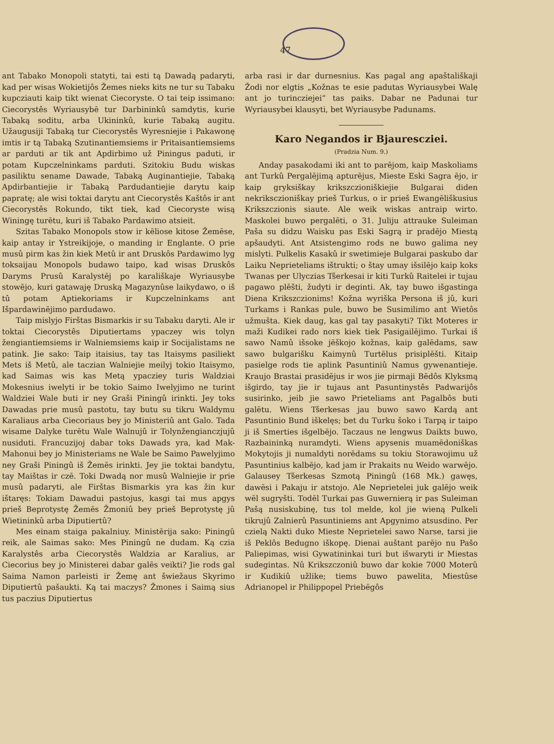47
ant Tabako Monopoli statyti, tai esti tą Dawadą padaryti, kad per wisas Wokietijôs Žemes nieks kits ne tur su Tabaku kupcziauti kaip tikt wienat Ciecoryste. O tai teip issimano: Ciecorystês Wyriausybē tur Darbininkû samdytis, kurie Tabaką soditu, arba Ukininkû, kurie Tabaką augitu. Užaugusiji Tabaką tur Ciecorystês Wyresniejie i Pakawonę imtis ir tą Tabaką Szutinantiemsiems ir Pritaisantiemsiems ar parduti ar tik ant Apdirbimo už Piningus paduti, ir potam Kupczelninkams parduti. Szitokiu Budu wiskas pasiliktu sename Dawade, Tabaką Auginantiejie, Tabaką Apdirbantiejie ir Tabaką Pardudantiejie darytu kaip papratę; ale wisi toktai darytu ant Ciecorystês Kaštôs ir ant Ciecorystês Rokundo, tikt tiek, kad Ciecoryste wisą Winingę turētu, kuri iš Tabako Pardawimo atsieit.
Szitas Tabako Monopols stow ir kēliose kitose Žemēse, kaip antay ir Ystreikijoje, o manding ir Englante. O prie musû pirm kas žin kiek Metû ir ant Druskôs Pardawimo lyg toksaijau Monopols budawo taipo, kad wisas Druskôs Daryms Prusû Karalystēj po karališkaje Wyriausybe stowējo, kuri gatawaję Druską Magazynûse laikydawo, o iš tû potam Aptiekoriams ir Kupczelninkams ant Išpardawinējimo pardudawo.
Taip mislyjo Firštas Bismarkis ir su Tabaku daryti. Ale ir toktai Ciecorystês Diputiertams ypaczey wis tolyn žengiantiemsiems ir Walniemsiems kaip ir Socijalistams ne patink. Jie sako: Taip itaisius, tay tas Itaisyms pasiliekt Mets iš Metû, ale taczian Walniejie meilyj tokio Itaisymo, kad Saimas wis kas Metą ypacziey turis Waldziai Mokesnius iwelyti ir be tokio Saimo Iwelyjimo ne turint Waldziei Wale buti ir ney Graši Piningû irinkti. Jey toks Dawadas prie musû pastotu, tay butu su tikru Waldymu Karaliaus arba Ciecoriaus bey jo Ministeriû ant Galo. Tada wisame Dalyke turētu Wale Walnujû ir Tolynžengianczjujû nusiduti. Francuzijoj dabar toks Dawads yra, kad Mak-Mahonui bey jo Ministeriams ne Wale be Saimo Pawelyjimo ney Graši Piningû iš Žemēs irinkti. Jey jie toktai bandytu, tay Maištas ir czē. Toki Dwadą nor musû Walniejie ir prie musû padaryti, ale Firštas Bismarkis yra kas žin kur ištaręs: Tokiam Dawadui pastojus, kasgi tai mus apgys prieš Beprotystę Žemēs Žmoniû bey prieš Beprotystę jû Wietininkû arba Diputiertû?
Mes einam staiga pakalniuy. Ministērija sako: Piningû reik, ale Saimas sako: Mes Piningû ne dudam. Ką czia Karalystês arba Ciecorystês Waldzia ar Karalius, ar Ciecorius bey jo Ministerei dabar galēs veikti? Jie rods gal Saima Namon parleisti ir Žemę ant šwiežaus Skyrimo Diputiertû pašaukti. Ką tai maczys? Žmones i Saimą sius tus paczius Diputiertus
arba rasi ir dar durnesnius. Kas pagal ang apaštališkaji Žodi nor elgtis „Kožnas te esie padutas Wyriausybei Walę ant jo turincziejei“ tas paiks. Dabar ne Padunai tur Wyriausybei klausyti, bet Wyriausybe Padunams.
Karo Negandos ir Bjaurescziei.
(Pradzia Num. 9.)
Anday pasakodami iki ant to parējom, kaip Maskoliams ant Turkû Pergalējimą apturējus, Mieste Eski Sagra ējo, ir kaip gryksiškay krikszczioniškiejie Bulgarai diden nekriksczioniškay prieš Turkus, o ir prieš Ewangēliškusius Krikszczionis siaute. Ale weik wiskas antraip wirto. Maskolei buwo pergalēti, o 31. Juliju attrauke Suleiman Paša su didzu Waisku pas Eski Sagrą ir pradējo Miestą apšaudyti. Ant Atsistengimo rods ne buwo galima ney mislyti. Pulkelis Kasakû ir swetimieje Bulgarai paskubo dar Laiku Neprieteliams ištrukti; o štay umay išsilējo kaip koks Twanas per Ulyczias Tšerkesai ir kiti Turkû Raitelei ir tujau pagawo plēšti, žudyti ir deginti. Ak, tay buwo išgastinga Diena Krikszczionims! Kožna wyriška Persona iš jû, kuri Turkams i Rankas pule, buwo be Susimilimo ant Wietôs užmušta. Kiek daug, kas gal tay pasakyti? Tikt Moteres ir maži Kudikei rado nors kiek tiek Pasigailējimo. Turkai iš sawo Namû išsoke jēškojo kožnas, kaip galēdams, saw sawo bulgarišku Kaimynû Turtēlus prisiplēšti. Kitaip pasielge rods tie aplink Pasuntiniû Namus gywenantieje. Kraujo Brastai prasidējus ir wos jie pirmaji Bēdôs Klyksmą išgirdo, tay jie ir tujaus ant Pasuntinystês Padwarijôs susirinko, jeib jie sawo Prieteliams ant Pagalbôs buti galētu. Wiens Tšerkesas jau buwo sawo Kardą ant Pasuntinio Bund iškelęs; bet du Turku šoko i Tarpą ir taipo ji iš Smerties išgelbējo. Taczaus ne lengwus Daikts buwo, Razbaininką nuramdyti. Wiens apysenis muamēdoniškas Mokytojis ji numaldyti norēdams su tokiu Storawojimu už Pasuntinius kalbējo, kad jam ir Prakaits nu Weido warwējo. Galausey Tšerkesas Szmotą Piningû (168 Mk.) gawęs, dawēsi i Pakaju ir atstojo. Ale Neprietelei juk galējo weik wēl sugryšti. Todēl Turkai pas Guwernierą ir pas Suleiman Pašą nusiskubinę, tus tol melde, kol jie wieną Pulkeli tikrujû Zalnierû Pasuntiniems ant Apgynimo atsusdino. Per czielą Nakti duko Mieste Neprietelei sawo Narse, tarsi jie iš Peklôs Bedugno iškopę. Dienai auštant parējo nu Pašo Paliepimas, wisi Gywatininkai turi but išwaryti ir Miestas sudegintas. Nû Krikszczoniû buwo dar kokie 7000 Moterû ir Kudikiû užlike; tiems buwo pawelita, Miestûse Adrianopel ir Philippopel Priebēgôs